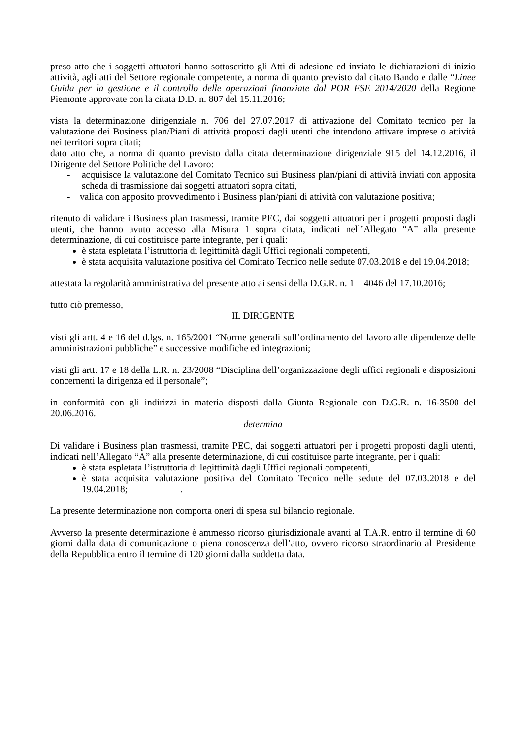preso atto che i soggetti attuatori hanno sottoscritto gli Atti di adesione ed inviato le dichiarazioni di inizio attività, agli atti del Settore regionale competente, a norma di quanto previsto dal citato Bando e dalle “Linee Guida per la gestione e il controllo delle operazioni finanziate dal POR FSE 2014/2020 della Regione Piemonte approvate con la citata D.D. n. 807 del 15.11.2016;
vista la determinazione dirigenziale n. 706 del 27.07.2017 di attivazione del Comitato tecnico per la valutazione dei Business plan/Piani di attività proposti dagli utenti che intendono attivare imprese o attività nei territori sopra citati;
dato atto che, a norma di quanto previsto dalla citata determinazione dirigenziale 915 del 14.12.2016, il Dirigente del Settore Politiche del Lavoro:
- acquisisce la valutazione del Comitato Tecnico sui Business plan/piani di attività inviati con apposita scheda di trasmissione dai soggetti attuatori sopra citati,
- valida con apposito provvedimento i Business plan/piani di attività con valutazione positiva;
ritenuto di validare i Business plan trasmessi, tramite PEC, dai soggetti attuatori per i progetti proposti dagli utenti, che hanno avuto accesso alla Misura 1 sopra citata, indicati nell’Allegato “A” alla presente determinazione, di cui costituisce parte integrante, per i quali:
è stata espletata l’istruttoria di legittimità dagli Uffici regionali competenti,
è stata acquisita valutazione positiva del Comitato Tecnico nelle sedute 07.03.2018 e del 19.04.2018;
attestata la regolarità amministrativa del presente atto ai sensi della D.G.R. n. 1 – 4046 del 17.10.2016;
tutto ciò premesso,
IL DIRIGENTE
visti gli artt. 4 e 16 del d.lgs. n. 165/2001 “Norme generali sull’ordinamento del lavoro alle dipendenze delle amministrazioni pubbliche” e successive modifiche ed integrazioni;
visti gli artt. 17 e 18 della L.R. n. 23/2008 “Disciplina dell’organizzazione degli uffici regionali e disposizioni concernenti la dirigenza ed il personale”;
in conformità con gli indirizzi in materia disposti dalla Giunta Regionale con D.G.R. n. 16-3500 del 20.06.2016.
determina
Di validare i Business plan trasmessi, tramite PEC, dai soggetti attuatori per i progetti proposti dagli utenti, indicati nell’Allegato “A” alla presente determinazione, di cui costituisce parte integrante, per i quali:
è stata espletata l’istruttoria di legittimità dagli Uffici regionali competenti,
è stata acquisita valutazione positiva del Comitato Tecnico nelle sedute del 07.03.2018 e del 19.04.2018; .
La presente determinazione non comporta oneri di spesa sul bilancio regionale.
Avverso la presente determinazione è ammesso ricorso giurisdizionale avanti al T.A.R. entro il termine di 60 giorni dalla data di comunicazione o piena conoscenza dell’atto, ovvero ricorso straordinario al Presidente della Repubblica entro il termine di 120 giorni dalla suddetta data.